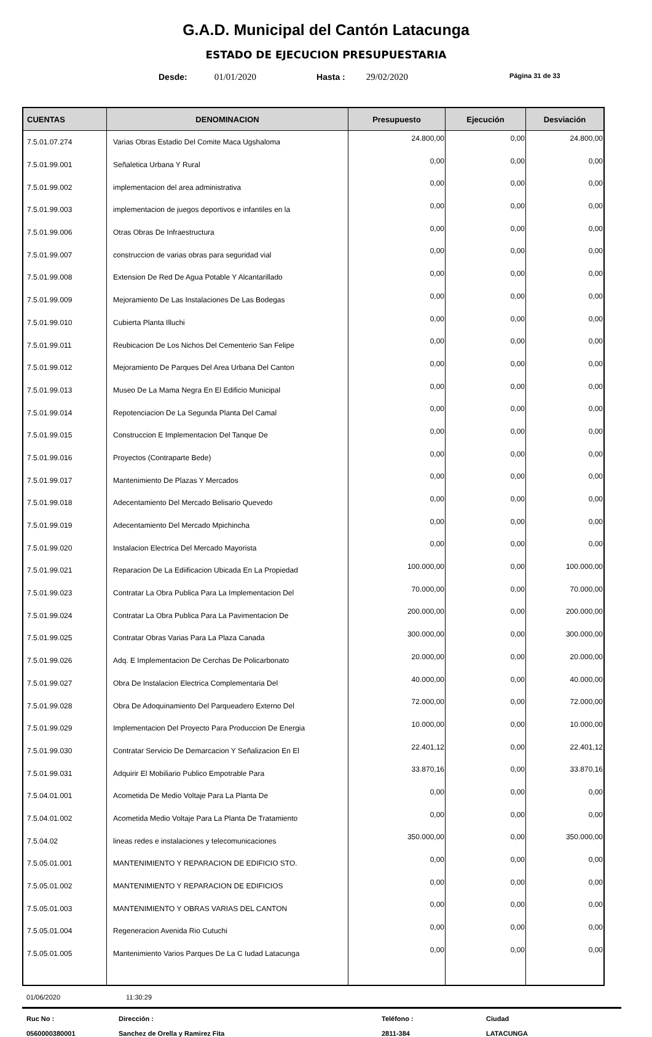G.A.D. Municipal del Cantón Latacunga
ESTADO DE EJECUCION PRESUPUESTARIA
Desde: 01/01/2020 Hasta : 29/02/2020 Página 31 de 33
| CUENTAS | DENOMINACION | Presupuesto | Ejecución | Desviación |
| --- | --- | --- | --- | --- |
| 7.5.01.07.274 | Varias Obras Estadio Del Comite Maca Ugshaloma | 24.800,00 | 0,00 | 24.800,00 |
| 7.5.01.99.001 | Señaletica Urbana Y Rural | 0,00 | 0,00 | 0,00 |
| 7.5.01.99.002 | implementacion del area administrativa | 0,00 | 0,00 | 0,00 |
| 7.5.01.99.003 | implementacion de juegos deportivos e infantiles en la | 0,00 | 0,00 | 0,00 |
| 7.5.01.99.006 | Otras Obras De Infraestructura | 0,00 | 0,00 | 0,00 |
| 7.5.01.99.007 | construccion de varias obras para seguridad vial | 0,00 | 0,00 | 0,00 |
| 7.5.01.99.008 | Extension De Red De Agua Potable Y Alcantarillado | 0,00 | 0,00 | 0,00 |
| 7.5.01.99.009 | Mejoramiento De Las Instalaciones De Las Bodegas | 0,00 | 0,00 | 0,00 |
| 7.5.01.99.010 | Cubierta Planta Illuchi | 0,00 | 0,00 | 0,00 |
| 7.5.01.99.011 | Reubicacion De Los Nichos Del Cementerio San Felipe | 0,00 | 0,00 | 0,00 |
| 7.5.01.99.012 | Mejoramiento De Parques Del Area Urbana Del Canton | 0,00 | 0,00 | 0,00 |
| 7.5.01.99.013 | Museo De La Mama Negra En El Edificio Municipal | 0,00 | 0,00 | 0,00 |
| 7.5.01.99.014 | Repotenciacion De La Segunda Planta Del Camal | 0,00 | 0,00 | 0,00 |
| 7.5.01.99.015 | Construccion E Implementacion Del Tanque De | 0,00 | 0,00 | 0,00 |
| 7.5.01.99.016 | Proyectos (Contraparte Bede) | 0,00 | 0,00 | 0,00 |
| 7.5.01.99.017 | Mantenimiento De Plazas Y Mercados | 0,00 | 0,00 | 0,00 |
| 7.5.01.99.018 | Adecentamiento Del Mercado Belisario Quevedo | 0,00 | 0,00 | 0,00 |
| 7.5.01.99.019 | Adecentamiento Del Mercado Mpichincha | 0,00 | 0,00 | 0,00 |
| 7.5.01.99.020 | Instalacion Electrica Del Mercado Mayorista | 0,00 | 0,00 | 0,00 |
| 7.5.01.99.021 | Reparacion De La Ediificacion Ubicada En La Propiedad | 100.000,00 | 0,00 | 100.000,00 |
| 7.5.01.99.023 | Contratar La Obra Publica Para La Implementacion Del | 70.000,00 | 0,00 | 70.000,00 |
| 7.5.01.99.024 | Contratar La Obra Publica Para La Pavimentacion De | 200.000,00 | 0,00 | 200.000,00 |
| 7.5.01.99.025 | Contratar Obras Varias Para La Plaza Canada | 300.000,00 | 0,00 | 300.000,00 |
| 7.5.01.99.026 | Adq. E Implementacion De Cerchas De Policarbonato | 20.000,00 | 0,00 | 20.000,00 |
| 7.5.01.99.027 | Obra De Instalacion Electrica Complementaria Del | 40.000,00 | 0,00 | 40.000,00 |
| 7.5.01.99.028 | Obra De Adoquinamiento Del Parqueadero Externo Del | 72.000,00 | 0,00 | 72.000,00 |
| 7.5.01.99.029 | Implementacion Del Proyecto Para Produccion De Energia | 10.000,00 | 0,00 | 10.000,00 |
| 7.5.01.99.030 | Contratar Servicio De Demarcacion Y Señalizacion En El | 22.401,12 | 0,00 | 22.401,12 |
| 7.5.01.99.031 | Adquirir El Mobiliario Publico Empotrable Para | 33.870,16 | 0,00 | 33.870,16 |
| 7.5.04.01.001 | Acometida De Medio Voltaje Para La Planta De | 0,00 | 0,00 | 0,00 |
| 7.5.04.01.002 | Acometida Medio Voltaje Para La Planta De Tratamiento | 0,00 | 0,00 | 0,00 |
| 7.5.04.02 | lineas redes e instalaciones y telecomunicaciones | 350.000,00 | 0,00 | 350.000,00 |
| 7.5.05.01.001 | MANTENIMIENTO Y REPARACION DE EDIFICIO STO. | 0,00 | 0,00 | 0,00 |
| 7.5.05.01.002 | MANTENIMIENTO Y REPARACION DE EDIFICIOS | 0,00 | 0,00 | 0,00 |
| 7.5.05.01.003 | MANTENIMIENTO Y OBRAS VARIAS DEL CANTON | 0,00 | 0,00 | 0,00 |
| 7.5.05.01.004 | Regeneracion Avenida Rio Cutuchi | 0,00 | 0,00 | 0,00 |
| 7.5.05.01.005 | Mantenimiento Varios Parques De La C Iudad Latacunga | 0,00 | 0,00 | 0,00 |
01/06/2020 11:30:29
Ruc No :
0560000380001 Dirección :
Sanchez de Orella y Ramirez Fita Teléfono :
2811-384 Ciudad
LATACUNGA